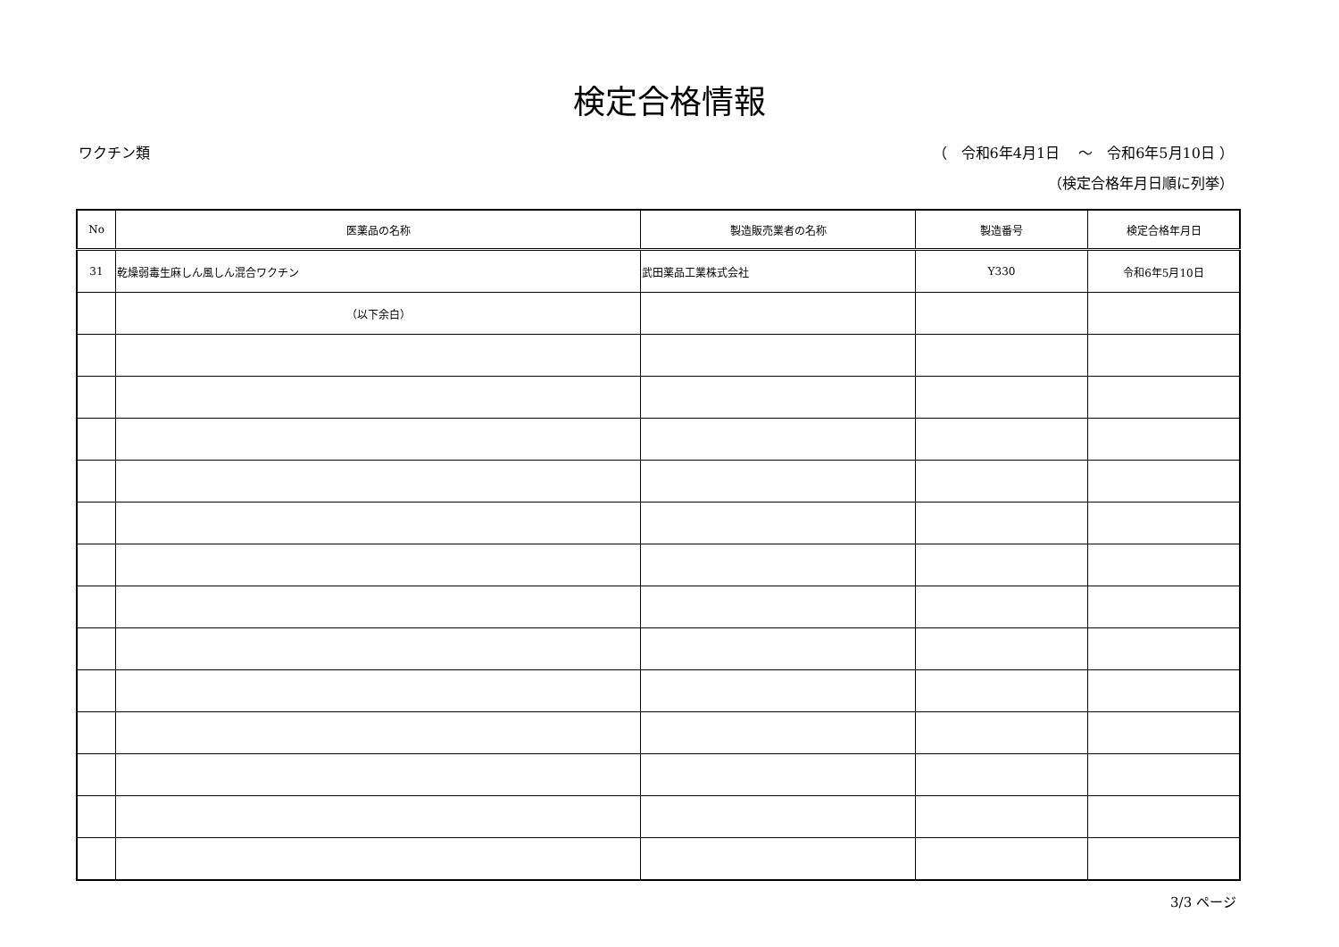検定合格情報
ワクチン類 （　令和6年4月1日　 ～　令和6年5月10日 ）
（検定合格年月日順に列挙）
| No | 医薬品の名称 | 製造販売業者の名称 | 製造番号 | 検定合格年月日 |
| --- | --- | --- | --- | --- |
| 31 | 乾燥弱毒生麻しん風しん混合ワクチン | 武田薬品工業株式会社 | Y330 | 令和6年5月10日 |
| | （以下余白） | | | |
3/3 ページ